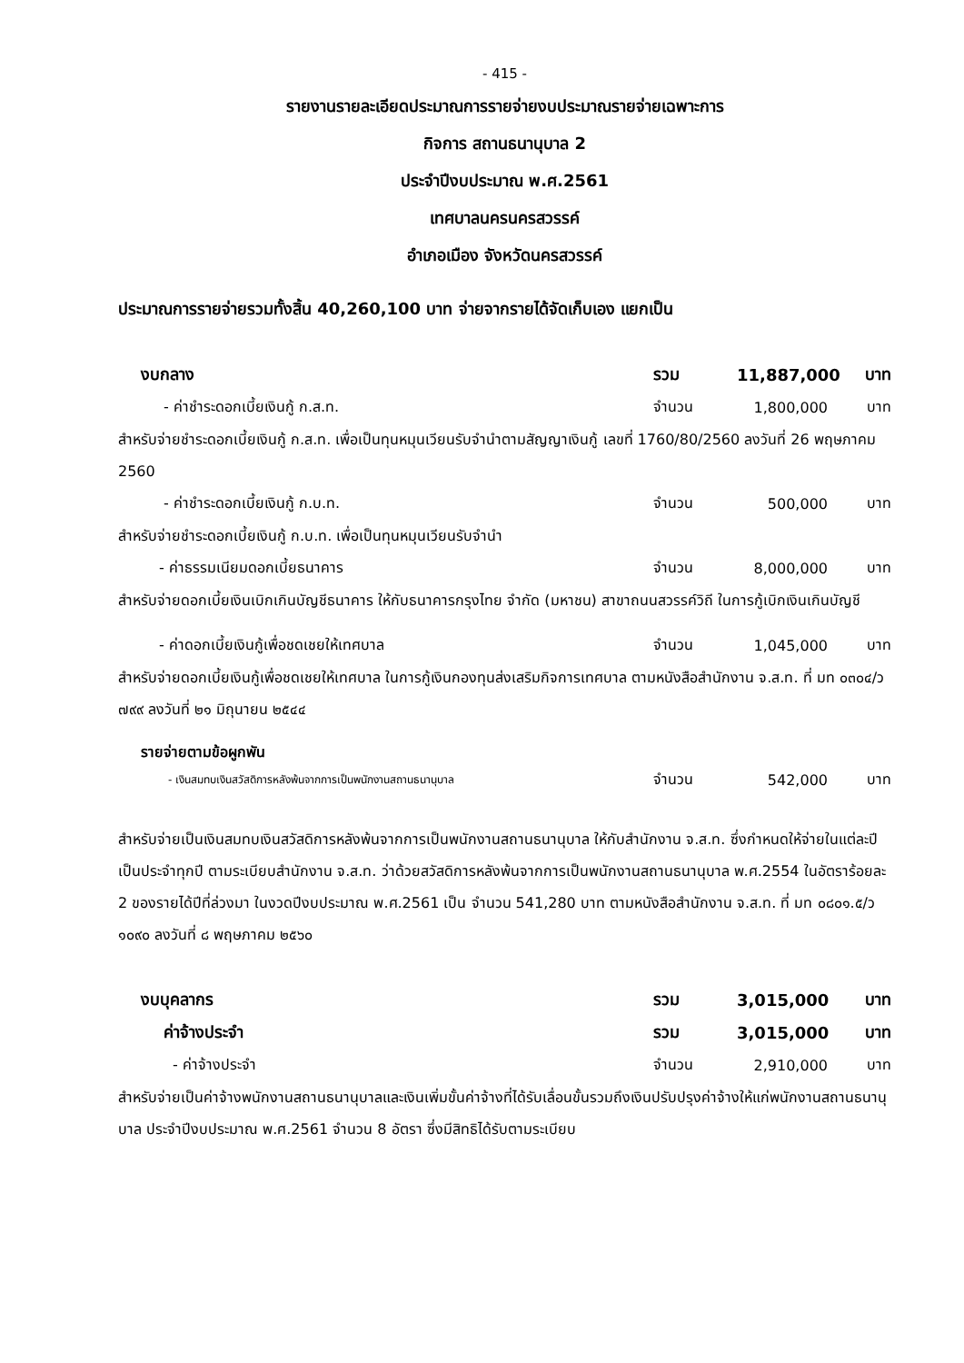- 415 -
รายงานรายละเอียดประมาณการรายจ่ายงบประมาณรายจ่ายเฉพาะการ
กิจการ สถานธนานุบาล 2
ประจำปีงบประมาณ พ.ศ.2561
เทศบาลนครนครสวรรค์
อำเภอเมือง จังหวัดนครสวรรค์
ประมาณการรายจ่ายรวมทั้งสิ้น 40,260,100 บาท จ่ายจากรายได้จัดเก็บเอง แยกเป็น
งบกลาง รวม 11,887,000 บาท
- ค่าชำระดอกเบี้ยเงินกู้ ก.ส.ท. จำนวน 1,800,000 บาท
สำหรับจ่ายชำระดอกเบี้ยเงินกู้ ก.ส.ท. เพื่อเป็นทุนหมุนเวียนรับจำนำตามสัญญาเงินกู้ เลขที่ 1760/80/2560 ลงวันที่ 26 พฤษภาคม 2560
- ค่าชำระดอกเบี้ยเงินกู้ ก.บ.ท. จำนวน 500,000 บาท
สำหรับจ่ายชำระดอกเบี้ยเงินกู้ ก.บ.ท. เพื่อเป็นทุนหมุนเวียนรับจำนำ
- ค่าธรรมเนียมดอกเบี้ยธนาคาร จำนวน 8,000,000 บาท
สำหรับจ่ายดอกเบี้ยเงินเบิกเกินบัญชีธนาคาร ให้กับธนาคารกรุงไทย จำกัด (มหาชน) สาขาถนนสวรรค์วิถี ในการกู้เบิกเงินเกินบัญชี
- ค่าดอกเบี้ยเงินกู้เพื่อชดเชยให้เทศบาล จำนวน 1,045,000 บาท
สำหรับจ่ายดอกเบี้ยเงินกู้เพื่อชดเชยให้เทศบาล ในการกู้เงินกองทุนส่งเสริมกิจการเทศบาล ตามหนังสือสำนักงาน จ.ส.ท. ที่ มท ๐๓๐๔/ว ๗๙๙ ลงวันที่ ๒๑ มิถุนายน ๒๕๔๔
รายจ่ายตามข้อผูกพัน
- เงินสมทบเงินสวัสดิการหลังพ้นจากการเป็นพนักงานสถานธนานุบาล จำนวน 542,000 บาท
สำหรับจ่ายเป็นเงินสมทบเงินสวัสดิการหลังพ้นจากการเป็นพนักงานสถานธนานุบาล ให้กับสำนักงาน จ.ส.ท. ซึ่งกำหนดให้จ่ายในแต่ละปีเป็นประจำทุกปี ตามระเบียบสำนักงาน จ.ส.ท. ว่าด้วยสวัสดิการหลังพ้นจากการเป็นพนักงานสถานธนานุบาล พ.ศ.2554 ในอัตราร้อยละ 2 ของรายได้ปีที่ล่วงมา ในงวดปีงบประมาณ พ.ศ.2561 เป็น จำนวน 541,280 บาท ตามหนังสือสำนักงาน จ.ส.ท. ที่ มท ๐๘๐๑.๕/ว ๑๐๙๐ ลงวันที่ ๘ พฤษภาคม ๒๕๖๐
งบบุคลากร รวม 3,015,000 บาท
ค่าจ้างประจำ รวม 3,015,000 บาท
- ค่าจ้างประจำ จำนวน 2,910,000 บาท
สำหรับจ่ายเป็นค่าจ้างพนักงานสถานธนานุบาลและเงินเพิ่มขั้นค่าจ้างที่ได้รับเลื่อนขั้นรวมถึงเงินปรับปรุงค่าจ้างให้แก่พนักงานสถานธนานุบาล ประจำปีงบประมาณ พ.ศ.2561 จำนวน 8 อัตรา ซึ่งมีสิทธิได้รับตามระเบียบ